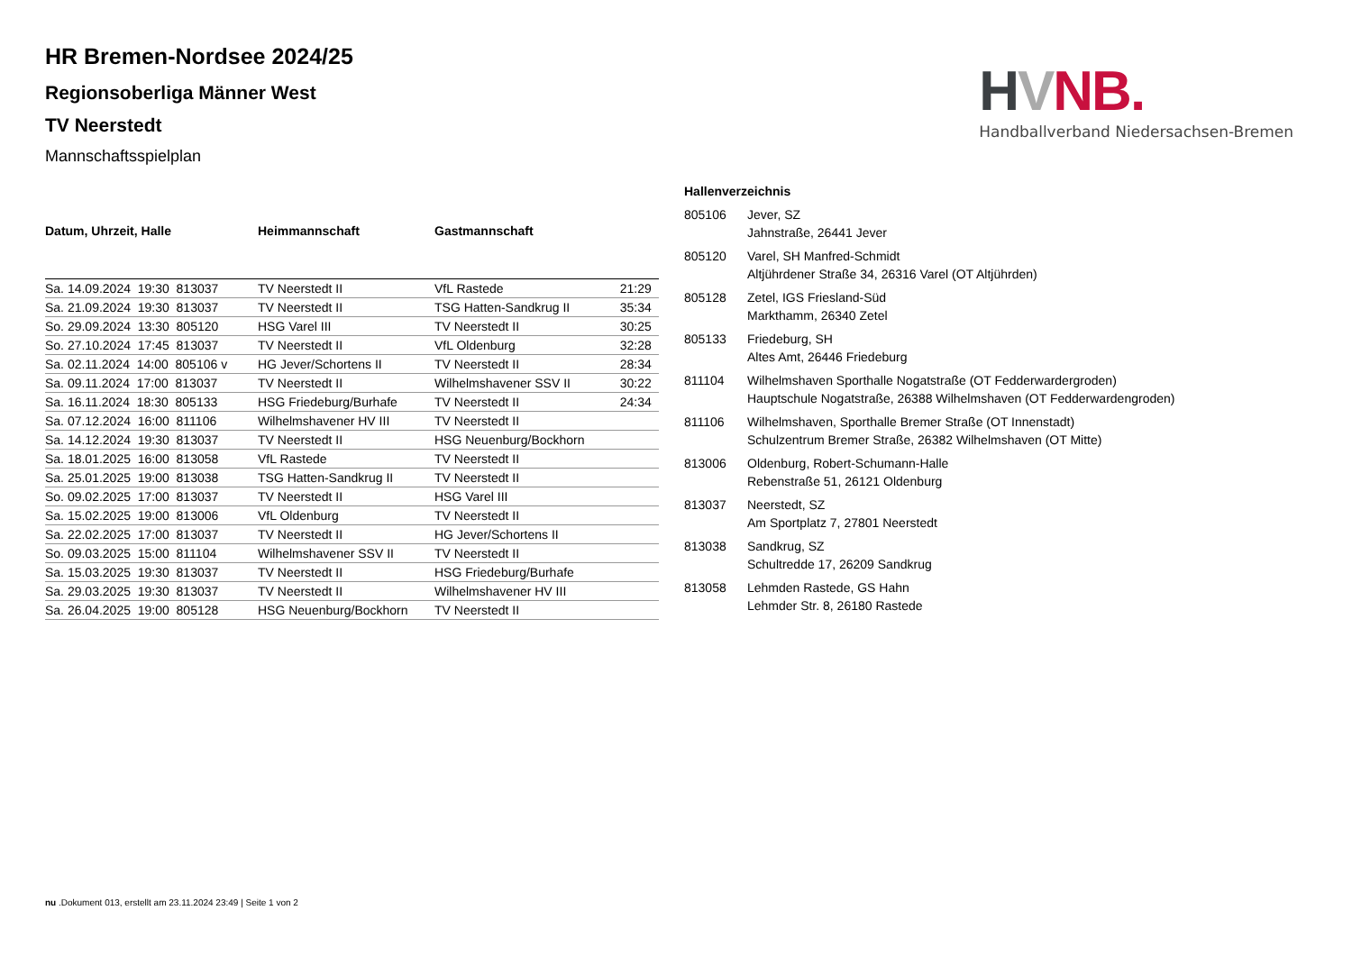HVNB.
Handballverband Niedersachsen-Bremen
HR Bremen-Nordsee 2024/25
Regionsoberliga Männer West
TV Neerstedt
Mannschaftsspielplan
| Datum, Uhrzeit, Halle | Heimmannschaft | Gastmannschaft | |
| --- | --- | --- | --- |
| Sa. 14.09.2024 19:30 813037 | TV Neerstedt II | VfL Rastede | 21:29 |
| Sa. 21.09.2024 19:30 813037 | TV Neerstedt II | TSG Hatten-Sandkrug II | 35:34 |
| So. 29.09.2024 13:30 805120 | HSG Varel III | TV Neerstedt II | 30:25 |
| So. 27.10.2024 17:45 813037 | TV Neerstedt II | VfL Oldenburg | 32:28 |
| Sa. 02.11.2024 14:00 805106 v | HG Jever/Schortens II | TV Neerstedt II | 28:34 |
| Sa. 09.11.2024 17:00 813037 | TV Neerstedt II | Wilhelmshavener SSV II | 30:22 |
| Sa. 16.11.2024 18:30 805133 | HSG Friedeburg/Burhafe | TV Neerstedt II | 24:34 |
| Sa. 07.12.2024 16:00 811106 | Wilhelmshavener HV III | TV Neerstedt II | |
| Sa. 14.12.2024 19:30 813037 | TV Neerstedt II | HSG Neuenburg/Bockhorn | |
| Sa. 18.01.2025 16:00 813058 | VfL Rastede | TV Neerstedt II | |
| Sa. 25.01.2025 19:00 813038 | TSG Hatten-Sandkrug II | TV Neerstedt II | |
| So. 09.02.2025 17:00 813037 | TV Neerstedt II | HSG Varel III | |
| Sa. 15.02.2025 19:00 813006 | VfL Oldenburg | TV Neerstedt II | |
| Sa. 22.02.2025 17:00 813037 | TV Neerstedt II | HG Jever/Schortens II | |
| So. 09.03.2025 15:00 811104 | Wilhelmshavener SSV II | TV Neerstedt II | |
| Sa. 15.03.2025 19:30 813037 | TV Neerstedt II | HSG Friedeburg/Burhafe | |
| Sa. 29.03.2025 19:30 813037 | TV Neerstedt II | Wilhelmshavener HV III | |
| Sa. 26.04.2025 19:00 805128 | HSG Neuenburg/Bockhorn | TV Neerstedt II | |
| Hallenverzeichnis | |
| --- | --- |
| 805106 | Jever, SZ Jahnstraße, 26441 Jever |
| 805120 | Varel, SH Manfred-Schmidt Altjührdener Straße 34, 26316 Varel (OT Altjührden) |
| 805128 | Zetel, IGS Friesland-Süd Markthamm, 26340 Zetel |
| 805133 | Friedeburg, SH Altes Amt, 26446 Friedeburg |
| 811104 | Wilhelmshaven Sporthalle Nogatstraße (OT Fedderwardergroden) Hauptschule Nogatstraße, 26388 Wilhelmshaven (OT Fedderwardengroden) |
| 811106 | Wilhelmshaven, Sporthalle Bremer Straße (OT Innenstadt) Schulzentrum Bremer Straße, 26382 Wilhelmshaven (OT Mitte) |
| 813006 | Oldenburg, Robert-Schumann-Halle Rebenstraße 51, 26121 Oldenburg |
| 813037 | Neerstedt, SZ Am Sportplatz 7, 27801 Neerstedt |
| 813038 | Sandkrug, SZ Schultredde 17, 26209 Sandkrug |
| 813058 | Lehmden Rastede, GS Hahn Lehmder Str. 8, 26180 Rastede |
nu .Dokument 013, erstellt am 23.11.2024 23:49 | Seite 1 von 2